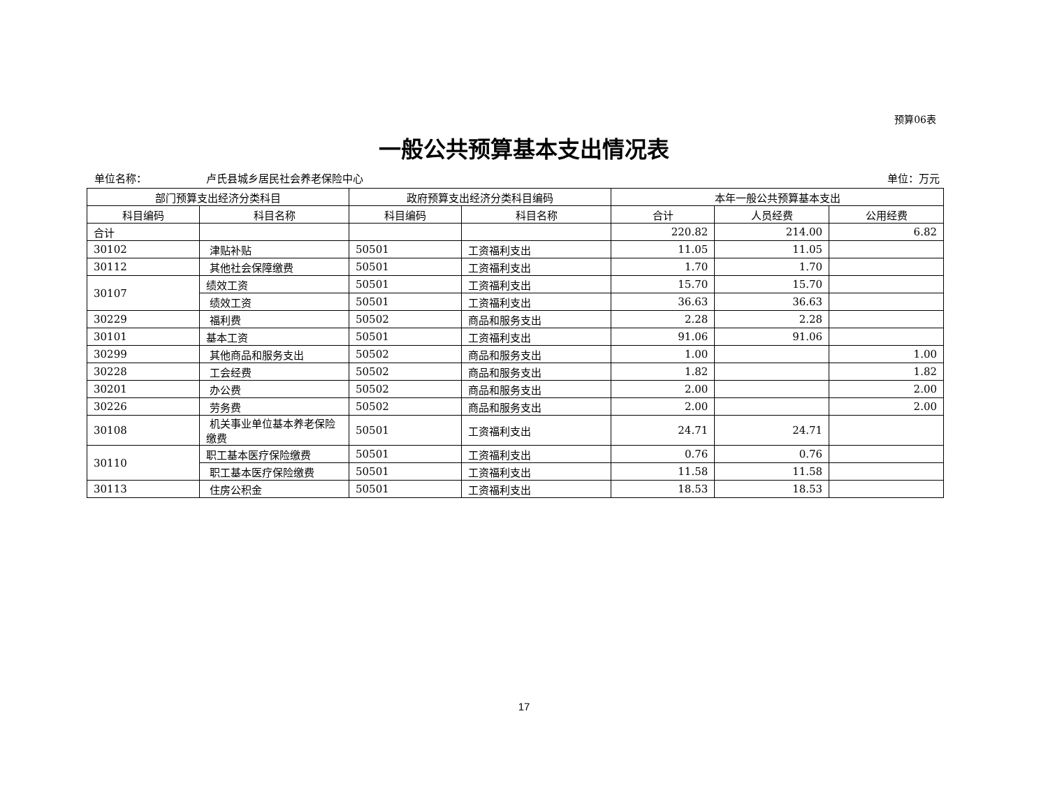预算06表
一般公共预算基本支出情况表
单位名称： 卢氏县城乡居民社会养老保险中心 单位：万元
| 部门预算支出经济分类科目 | | 政府预算支出经济分类科目编码 | | 本年一般公共预算基本支出 | | |
| --- | --- | --- | --- | --- | --- | --- |
| 科目编码 | 科目名称 | 科目编码 | 科目名称 | 合计 | 人员经费 | 公用经费 |
| 合计 | | | | 220.82 | 214.00 | 6.82 |
| 30102 | 津贴补贴 | 50501 | 工资福利支出 | 11.05 | 11.05 | |
| 30112 | 其他社会保障缴费 | 50501 | 工资福利支出 | 1.70 | 1.70 | |
| 30107 | 绩效工资 | 50501 | 工资福利支出 | 15.70 | 15.70 | |
| | 绩效工资 | 50501 | 工资福利支出 | 36.63 | 36.63 | |
| 30229 | 福利费 | 50502 | 商品和服务支出 | 2.28 | 2.28 | |
| 30101 | 基本工资 | 50501 | 工资福利支出 | 91.06 | 91.06 | |
| 30299 | 其他商品和服务支出 | 50502 | 商品和服务支出 | 1.00 | | 1.00 |
| 30228 | 工会经费 | 50502 | 商品和服务支出 | 1.82 | | 1.82 |
| 30201 | 办公费 | 50502 | 商品和服务支出 | 2.00 | | 2.00 |
| 30226 | 劳务费 | 50502 | 商品和服务支出 | 2.00 | | 2.00 |
| 30108 | 机关事业单位基本养老保险缴费 | 50501 | 工资福利支出 | 24.71 | 24.71 | |
| 30110 | 职工基本医疗保险缴费 | 50501 | 工资福利支出 | 0.76 | 0.76 | |
| | 职工基本医疗保险缴费 | 50501 | 工资福利支出 | 11.58 | 11.58 | |
| 30113 | 住房公积金 | 50501 | 工资福利支出 | 18.53 | 18.53 | |
17